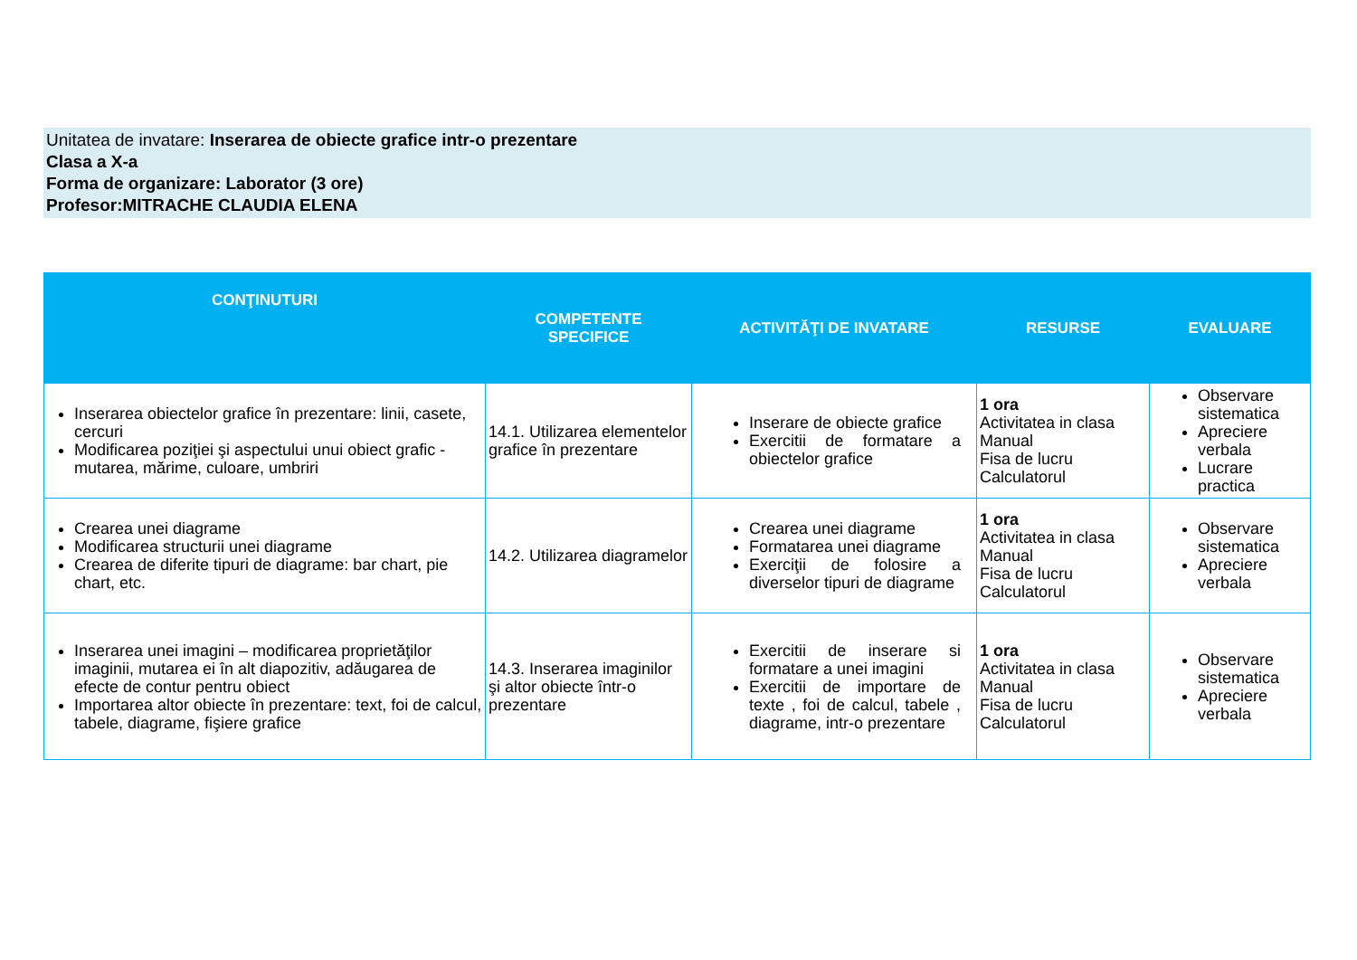Unitatea de invatare: Inserarea de obiecte grafice intr-o prezentare
Clasa a X-a
Forma de organizare: Laborator (3 ore)
Profesor:MITRACHE CLAUDIA ELENA
| CONŢINUTURI | COMPETENTE SPECIFICE | ACTIVITĂŢI DE INVATARE | RESURSE | EVALUARE |
| --- | --- | --- | --- | --- |
| Inserarea obiectelor grafice în prezentare: linii, casete, cercuri Modificarea poziţiei şi aspectului unui obiect grafic - mutarea, mărime, culoare, umbriri | 14.1. Utilizarea elementelor grafice în prezentare | Inserare de obiecte grafice Exercitii de formatare a obiectelor grafice | 1 ora Activitatea in clasa Manual Fisa de lucru Calculatorul | Observare sistematica Apreciere verbala Lucrare practica |
| Crearea unei diagrame Modificarea structurii unei diagrame Crearea de diferite tipuri de diagrame: bar chart, pie chart, etc. | 14.2. Utilizarea diagramelor | Crearea unei diagrame Formatarea unei diagrame Exerciţii de folosire a diverselor tipuri de diagrame | 1 ora Activitatea in clasa Manual Fisa de lucru Calculatorul | Observare sistematica Apreciere verbala |
| Inserarea unei imagini – modificarea proprietăţilor imaginii, mutarea ei în alt diapozitiv, adăugarea de efecte de contur pentru obiect Importarea altor obiecte în prezentare: text, foi de calcul, tabele, diagrame, fişiere grafice | 14.3. Inserarea imaginilor şi altor obiecte într-o prezentare | Exercitii de inserare si formatare a unei imagini Exercitii de importare de texte , foi de calcul, tabele , diagrame, intr-o prezentare | 1 ora Activitatea in clasa Manual Fisa de lucru Calculatorul | Observare sistematica Apreciere verbala |